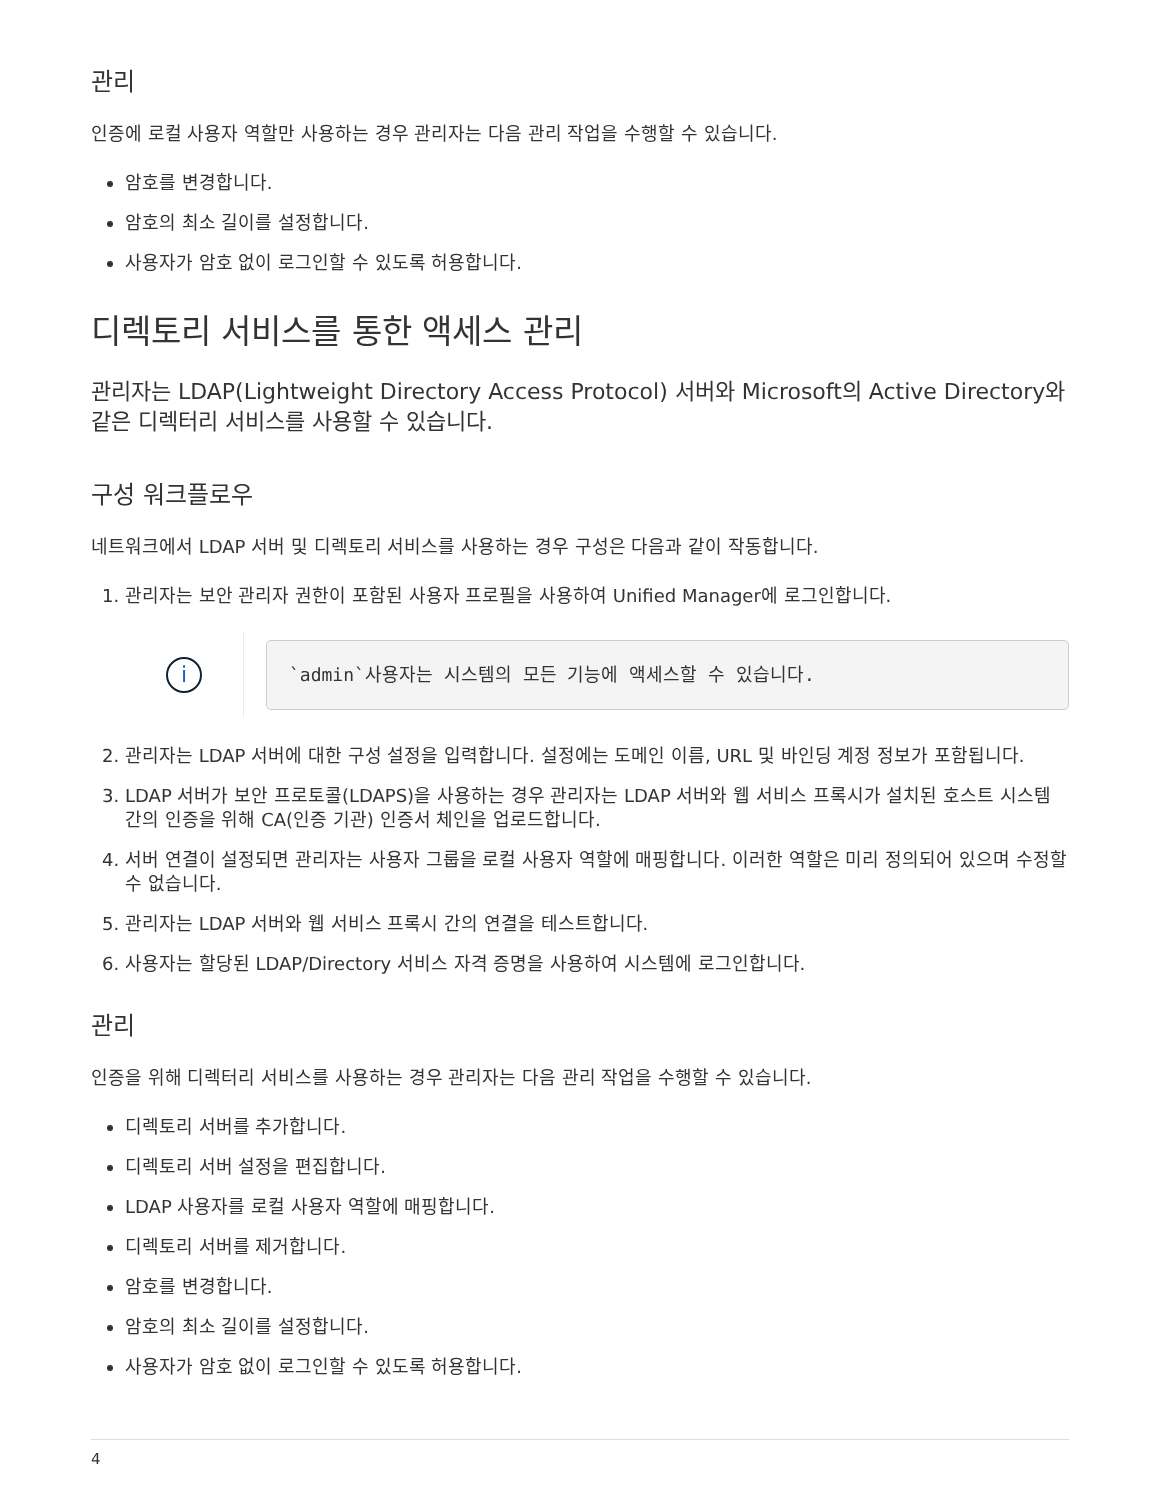관리
인증에 로컬 사용자 역할만 사용하는 경우 관리자는 다음 관리 작업을 수행할 수 있습니다.
암호를 변경합니다.
암호의 최소 길이를 설정합니다.
사용자가 암호 없이 로그인할 수 있도록 허용합니다.
디렉토리 서비스를 통한 액세스 관리
관리자는 LDAP(Lightweight Directory Access Protocol) 서버와 Microsoft의 Active Directory와 같은 디렉터리 서비스를 사용할 수 있습니다.
구성 워크플로우
네트워크에서 LDAP 서버 및 디렉토리 서비스를 사용하는 경우 구성은 다음과 같이 작동합니다.
1. 관리자는 보안 관리자 권한이 포함된 사용자 프로필을 사용하여 Unified Manager에 로그인합니다.
i
`admin`사용자는 시스템의 모든 기능에 액세스할 수 있습니다.
2. 관리자는 LDAP 서버에 대한 구성 설정을 입력합니다. 설정에는 도메인 이름, URL 및 바인딩 계정 정보가 포함됩니다.
3. LDAP 서버가 보안 프로토콜(LDAPS)을 사용하는 경우 관리자는 LDAP 서버와 웹 서비스 프록시가 설치된 호스트 시스템 간의 인증을 위해 CA(인증 기관) 인증서 체인을 업로드합니다.
4. 서버 연결이 설정되면 관리자는 사용자 그룹을 로컬 사용자 역할에 매핑합니다. 이러한 역할은 미리 정의되어 있으며 수정할 수 없습니다.
5. 관리자는 LDAP 서버와 웹 서비스 프록시 간의 연결을 테스트합니다.
6. 사용자는 할당된 LDAP/Directory 서비스 자격 증명을 사용하여 시스템에 로그인합니다.
관리
인증을 위해 디렉터리 서비스를 사용하는 경우 관리자는 다음 관리 작업을 수행할 수 있습니다.
디렉토리 서버를 추가합니다.
디렉토리 서버 설정을 편집합니다.
LDAP 사용자를 로컬 사용자 역할에 매핑합니다.
디렉토리 서버를 제거합니다.
암호를 변경합니다.
암호의 최소 길이를 설정합니다.
사용자가 암호 없이 로그인할 수 있도록 허용합니다.
4